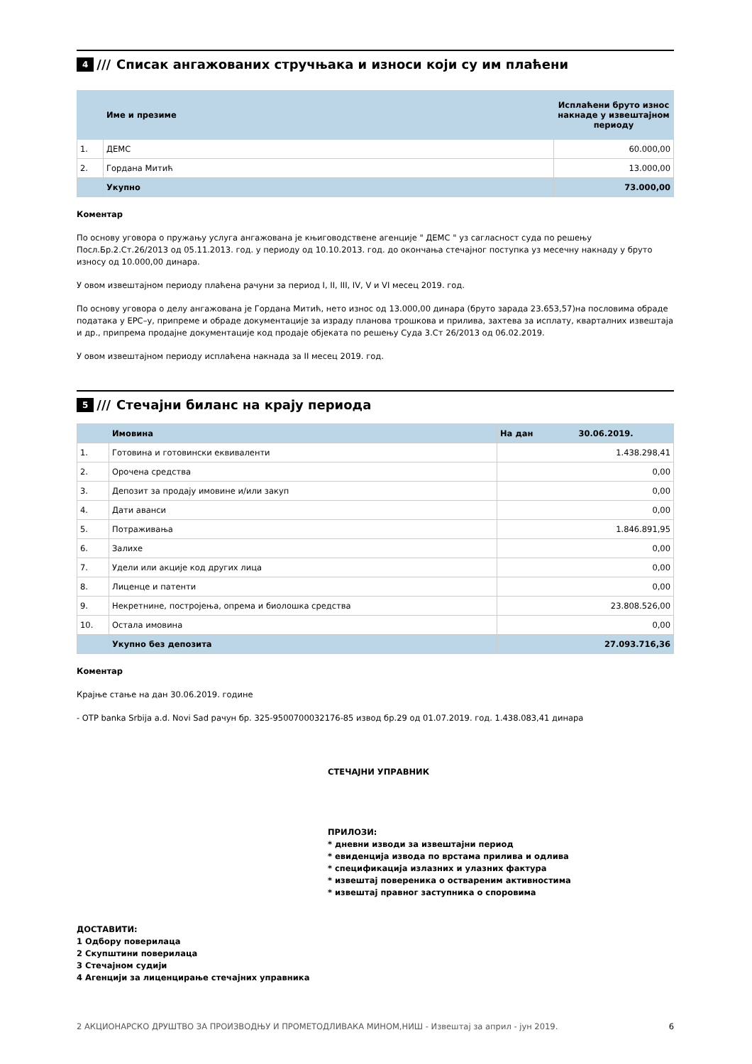4 /// Списак ангажованих стручњака и износи који су им плаћени
| | Име и презиме | Исплаћени бруто износ накнаде у извештајном периоду |
| --- | --- | --- |
| 1. | ДЕМС | 60.000,00 |
| 2. | Гордана Митић | 13.000,00 |
| | Укупно | 73.000,00 |
Коментар
По основу уговора о пружању услуга ангажована је књиговодствене агенције " ДЕМС " уз сагласност суда по решењу Посл.Бр.2.Ст.26/2013 од 05.11.2013. год. у периоду од 10.10.2013. год. до окончања стечајног поступка уз месечну накнаду у бруто износу од 10.000,00 динара.
У овом извештајном периоду плаћена рачуни за период I, II, III, IV, V и VI месец 2019. год.
По основу уговора о делу ангажована је Гордана Митић, нето износ од 13.000,00 динара (бруто зарада 23.653,57)на пословима обраде података у ЕРС–у, припреме и обраде документације за израду планова трошкова и прилива, захтева за исплату, кварталних извештаја и др., припрема продајне документације код продаје објеката по решењу Суда 3.Ст 26/2013 од 06.02.2019.
У овом извештајном периоду исплаћена накнада за II месец 2019. год.
5 /// Стечајни биланс на крају периода
| | Имовина | На дан 30.06.2019. |
| 1. | Готовина и готовински еквиваленти | 1.438.298,41 |
| 2. | Орочена средства | 0,00 |
| 3. | Депозит за продају имовине и/или закуп | 0,00 |
| 4. | Дати аванси | 0,00 |
| 5. | Потраживања | 1.846.891,95 |
| 6. | Залихе | 0,00 |
| 7. | Удели или акције код других лица | 0,00 |
| 8. | Лиценце и патенти | 0,00 |
| 9. | Некретнине, постројења, опрема и биолошка средства | 23.808.526,00 |
| 10. | Остала имовина | 0,00 |
| | Укупно без депозита | 27.093.716,36 |
Коментар
Крајње стање на дан 30.06.2019. године
- OTP banka Srbija a.d. Novi Sad рачун бр. 325-9500700032176-85 извод бр.29 од 01.07.2019. год. 1.438.083,41 динара
СТЕЧАЈНИ УПРАВНИК
ПРИЛОЗИ:
* дневни изводи за извештајни период
* евиденција извода по врстама прилива и одлива
* спецификација излазних и улазних фактура
* извештај повереника о оствареним активностима
* извештај правног заступника о споровима
ДОСТАВИТИ:
1 Одбору поверилаца
2 Скупштини поверилаца
3 Стечајном судији
4 Агенцији за лиценцирање стечајних управника
2 АКЦИОНАРСКО ДРУШТВО ЗА ПРОИЗВОДЊУ И ПРОМЕТОДЛИВАКА МИНОМ,НИШ - Извештај за април - јун 2019. 6